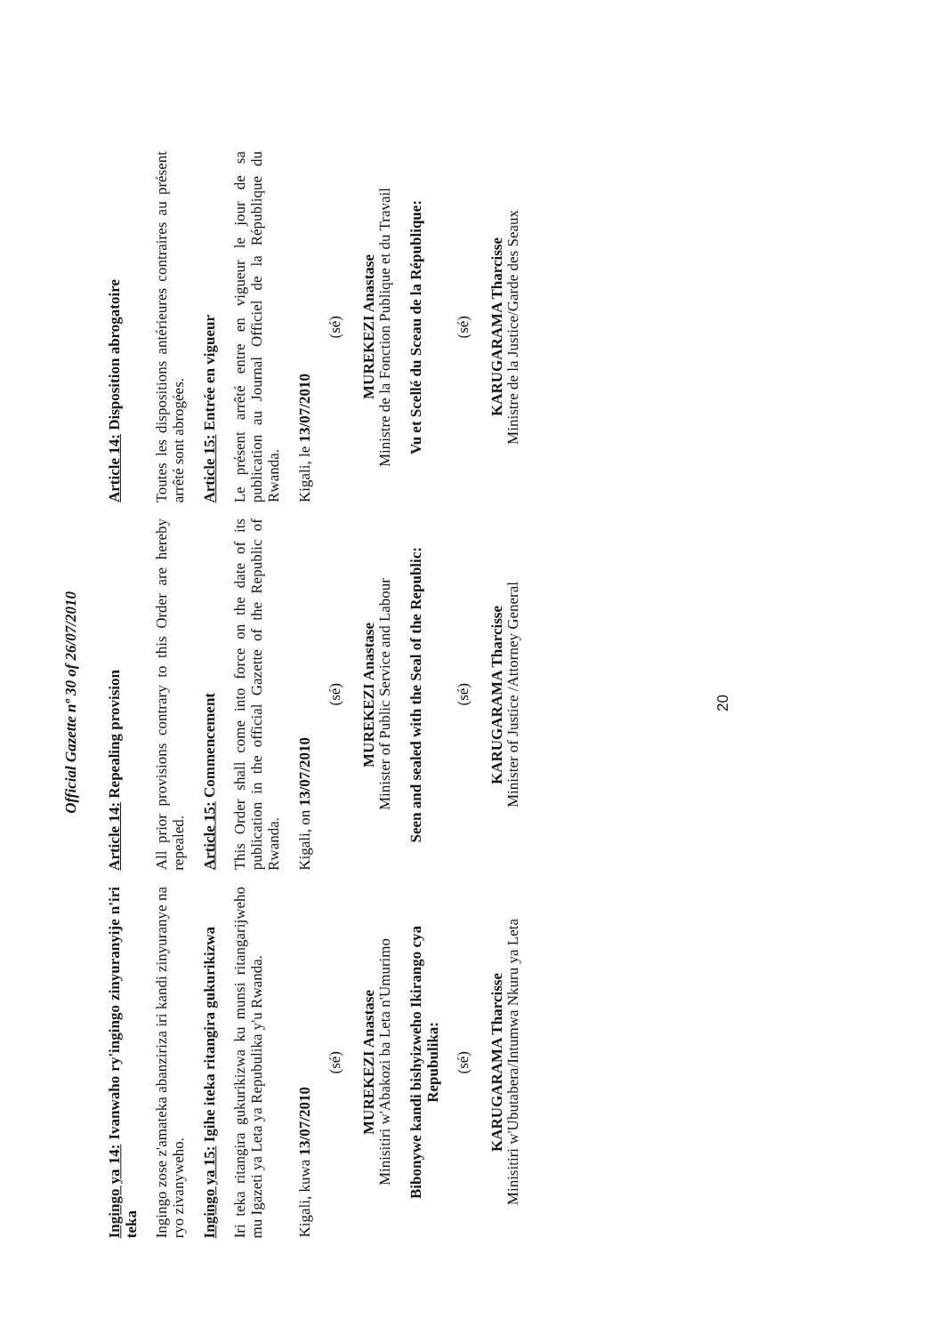Official Gazette nº 30 of 26/07/2010
| Ingingo ya 14: Ivanwaho ry'ingingo zinyuranyije n'iri teka | Article 14: Repealing provision | Article 14: Disposition abrogatoire |
| Ingingo zose z'amateka abanziriza iri kandi zinyuranye na ryo zivanyweho. | All prior provisions contrary to this Order are hereby repealed. | Toutes les dispositions antérieures contraires au présent arrêté sont abrogées. |
| Ingingo ya 15: Igihe iteka ritangira gukurikizwa | Article 15: Commencement | Article 15: Entrée en vigueur |
| Iri teka ritangira gukurikizwa ku munsi ritangarijweho mu Igazeti ya Leta ya Repubulika y'u Rwanda. | This Order shall come into force on the date of its publication in the official Gazette of the Republic of Rwanda. | Le présent arrêté entre en vigueur le jour de sa publication au Journal Officiel de la République du Rwanda. |
| Kigali, kuwa 13/07/2010 | Kigali, on 13/07/2010 | Kigali, le 13/07/2010 |
| (sé) MUREKEZI Anastase Minisitiri w'Abakozi ba Leta n'Umurimo | (sé) MUREKEZI Anastase Minister of Public Service and Labour | (sé) MUREKEZI Anastase Ministre de la Fonction Publique et du Travail |
| Bibonywe kandi bishyizweho Ikirango cya Repubulika: | Seen and sealed with the Seal of the Republic: | Vu et Scellé du Sceau de la République: |
| (sé) KARUGARAMA Tharcisse Minisitiri w'Ubutabera/Intumwa Nkuru ya Leta | (sé) KARUGARAMA Tharcisse Minister of Justice /Attorney General | (sé) KARUGARAMA Tharcisse Ministre de la Justice/Garde des Seaux |
20